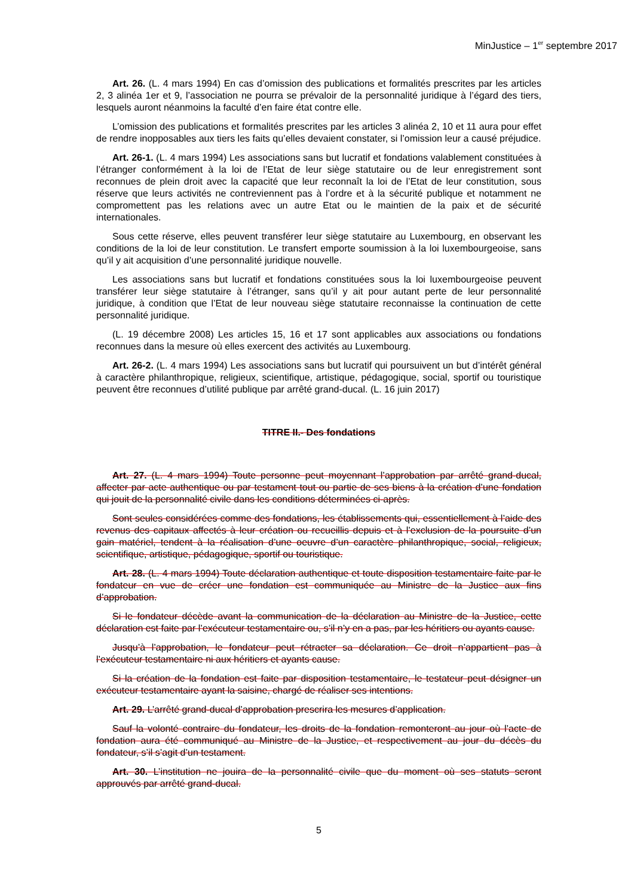MinJustice – 1<sup>er</sup> septembre 2017
Art. 26. (L. 4 mars 1994) En cas d’omission des publications et formalités prescrites par les articles 2, 3 alinéa 1er et 9, l’association ne pourra se prévaloir de la personnalité juridique à l’égard des tiers, lesquels auront néanmoins la faculté d’en faire état contre elle.
L’omission des publications et formalités prescrites par les articles 3 alinéa 2, 10 et 11 aura pour effet de rendre inopposables aux tiers les faits qu’elles devaient constater, si l’omission leur a causé préjudice.
Art. 26-1. (L. 4 mars 1994) Les associations sans but lucratif et fondations valablement constituées à l’étranger conformément à la loi de l’Etat de leur siège statutaire ou de leur enregistrement sont reconnues de plein droit avec la capacité que leur reconnaît la loi de l’Etat de leur constitution, sous réserve que leurs activités ne contreviennent pas à l’ordre et à la sécurité publique et notamment ne compromettent pas les relations avec un autre Etat ou le maintien de la paix et de sécurité internationales.
Sous cette réserve, elles peuvent transférer leur siège statutaire au Luxembourg, en observant les conditions de la loi de leur constitution. Le transfert emporte soumission à la loi luxembourgeoise, sans qu’il y ait acquisition d’une personnalité juridique nouvelle.
Les associations sans but lucratif et fondations constituées sous la loi luxembourgeoise peuvent transférer leur siège statutaire à l’étranger, sans qu’il y ait pour autant perte de leur personnalité juridique, à condition que l’Etat de leur nouveau siège statutaire reconnaisse la continuation de cette personnalité juridique.
(L. 19 décembre 2008) Les articles 15, 16 et 17 sont applicables aux associations ou fondations reconnues dans la mesure où elles exercent des activités au Luxembourg.
Art. 26-2. (L. 4 mars 1994) Les associations sans but lucratif qui poursuivent un but d’intérêt général à caractère philanthropique, religieux, scientifique, artistique, pédagogique, social, sportif ou touristique peuvent être reconnues d’utilité publique par arrêté grand-ducal. (L. 16 juin 2017)
TITRE II.- Des fondations
Art. 27. (L. 4 mars 1994) Toute personne peut moyennant l’approbation par arrêté grand-ducal, affecter par acte authentique ou par testament tout ou partie de ses biens à la création d’une fondation qui jouit de la personnalité civile dans les conditions déterminées ci-après.
Sont seules considérées comme des fondations, les établissements qui, essentiellement à l’aide des revenus des capitaux affectés à leur création ou recueillis depuis et à l’exclusion de la poursuite d’un gain matériel, tendent à la réalisation d’une oeuvre d’un caractère philanthropique, social, religieux, scientifique, artistique, pédagogique, sportif ou touristique.
Art. 28. (L. 4 mars 1994) Toute déclaration authentique et toute disposition testamentaire faite par le fondateur en vue de créer une fondation est communiquée au Ministre de la Justice aux fins d’approbation.
Si le fondateur décède avant la communication de la déclaration au Ministre de la Justice, cette déclaration est faite par l’exécuteur testamentaire ou, s’il n’y en a pas, par les héritiers ou ayants cause.
Jusqu’à l’approbation, le fondateur peut rétracter sa déclaration. Ce droit n’appartient pas à l’exécuteur testamentaire ni aux héritiers et ayants cause.
Si la création de la fondation est faite par disposition testamentaire, le testateur peut désigner un exécuteur testamentaire ayant la saisine, chargé de réaliser ses intentions.
Art. 29. L’arrêté grand-ducal d’approbation prescrira les mesures d’application.
Sauf la volonté contraire du fondateur, les droits de la fondation remonteront au jour où l’acte de fondation aura été communiqué au Ministre de la Justice, et respectivement au jour du décès du fondateur, s’il s’agit d’un testament.
Art. 30. L’institution ne jouira de la personnalité civile que du moment où ses statuts seront approuvés par arrêté grand-ducal.
5